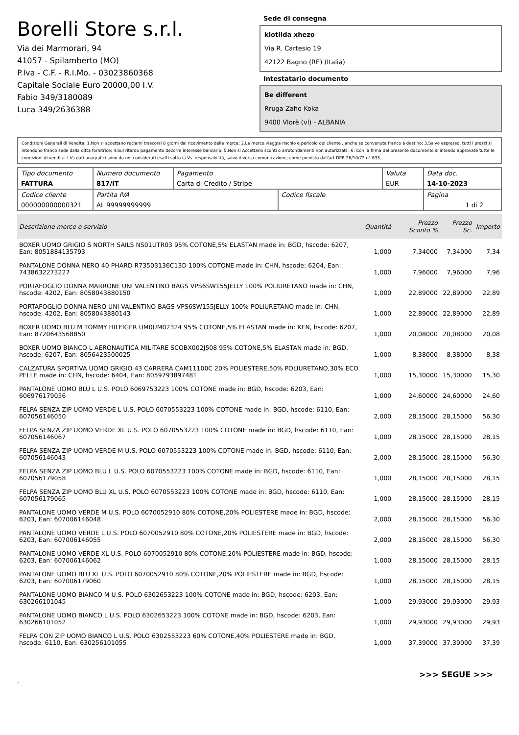Borelli Store s.r.l.
Via dei Marmorari, 94
41057 - Spilamberto (MO)
P.Iva - C.F. - R.I.Mo. - 03023860368
Capitale Sociale Euro 20000,00 I.V.
Fabio 349/3180089
Luca 349/2636388
Sede di consegna
klotilda xhezo
Via R. Cartesio 19
42122 Bagno (RE) (Italia)
Intestatario documento
Be different
Rruga Zaho Koka
9400 Vlorë (vl) - ALBANIA
Condizioni Generali di Vendita: 1.Non si accettano reclami trascorsi 8 giorni dal ricevimento della merce; 2.La merce viaggia rischio e pericolo del cliente , anche se convenuta franco a destino; 3.Salvo espresso, tutti i prezzi si intendono franco sede dalla ditta fornitrice; 4.Sul ritardo pagamento decorre interesse bancario; 5.Non si Accettano sconti o arrotondamenti non autorizzati ; 6. Con la firma del presente documento si intendo approvate tutte le condizioni di vendita. I Vs dati anagrafici sono da noi considerati esatti sotto la Vs. responsabilità, salvo diversa comunicazione, come previsto dall'art DPR 26/10/72 n° 633.
| Tipo documento FATTURA | Numero documento 817/IT | Pagamento Carta di Credito / Stripe | | Valuta EUR | Data doc. 14-10-2023 |
| Codice cliente 000000000000321 | Partita IVA AL 99999999999 | | Codice fiscale | | Pagina 1 di 2 |
| Descrizione merce o servizio | Quantità | Prezzo Sconto % | Prezzo Sc. | Importo |
| --- | --- | --- | --- | --- |
| BOXER UOMO GRIGIO S NORTH SAILS NS01UTR03 95% COTONE,5% ELASTAN made in: BGD, hscode: 6207, Ean: 8051884135793 | 1,000 | 7,34000 | 7,34000 | 7,34 |
| PANTALONE DONNA NERO 40 PHARD R73503136C13D 100% COTONE made in: CHN, hscode: 6204, Ean: 7438632273227 | 1,000 | 7,96000 | 7,96000 | 7,96 |
| PORTAFOGLIO DONNA MARRONE UNI VALENTINO BAGS VPS6SW155JELLY 100% POLIURETANO made in: CHN, hscode: 4202, Ean: 8058043880150 | 1,000 | 22,89000 | 22,89000 | 22,89 |
| PORTAFOGLIO DONNA NERO UNI VALENTINO BAGS VPS6SW155JELLY 100% POLIURETANO made in: CHN, hscode: 4202, Ean: 8058043880143 | 1,000 | 22,89000 | 22,89000 | 22,89 |
| BOXER UOMO BLU M TOMMY HILFIGER UM0UM02324 95% COTONE,5% ELASTAN made in: KEN, hscode: 6207, Ean: 8720643568850 | 1,000 | 20,08000 | 20,08000 | 20,08 |
| BOXER UOMO BIANCO L AERONAUTICA MILITARE SCOBX002J508 95% COTONE,5% ELASTAN made in: BGD, hscode: 6207, Ean: 8056423500025 | 1,000 | 8,38000 | 8,38000 | 8,38 |
| CALZATURA SPORTIVA UOMO GRIGIO 43 CARRERA CAM11100C 20% POLIESTERE,50% POLIURETANO,30% ECO PELLE made in: CHN, hscode: 6404, Ean: 8059793897481 | 1,000 | 15,30000 | 15,30000 | 15,30 |
| PANTALONE UOMO BLU L U.S. POLO 6069753223 100% COTONE made in: BGD, hscode: 6203, Ean: 606976179056 | 1,000 | 24,60000 | 24,60000 | 24,60 |
| FELPA SENZA ZIP UOMO VERDE L U.S. POLO 6070553223 100% COTONE made in: BGD, hscode: 6110, Ean: 607056146050 | 2,000 | 28,15000 | 28,15000 | 56,30 |
| FELPA SENZA ZIP UOMO VERDE XL U.S. POLO 6070553223 100% COTONE made in: BGD, hscode: 6110, Ean: 607056146067 | 1,000 | 28,15000 | 28,15000 | 28,15 |
| FELPA SENZA ZIP UOMO VERDE M U.S. POLO 6070553223 100% COTONE made in: BGD, hscode: 6110, Ean: 607056146043 | 2,000 | 28,15000 | 28,15000 | 56,30 |
| FELPA SENZA ZIP UOMO BLU L U.S. POLO 6070553223 100% COTONE made in: BGD, hscode: 6110, Ean: 607056179058 | 1,000 | 28,15000 | 28,15000 | 28,15 |
| FELPA SENZA ZIP UOMO BLU XL U.S. POLO 6070553223 100% COTONE made in: BGD, hscode: 6110, Ean: 607056179065 | 1,000 | 28,15000 | 28,15000 | 28,15 |
| PANTALONE UOMO VERDE M U.S. POLO 6070052910 80% COTONE,20% POLIESTERE made in: BGD, hscode: 6203, Ean: 607006146048 | 2,000 | 28,15000 | 28,15000 | 56,30 |
| PANTALONE UOMO VERDE L U.S. POLO 6070052910 80% COTONE,20% POLIESTERE made in: BGD, hscode: 6203, Ean: 607006146055 | 2,000 | 28,15000 | 28,15000 | 56,30 |
| PANTALONE UOMO VERDE XL U.S. POLO 6070052910 80% COTONE,20% POLIESTERE made in: BGD, hscode: 6203, Ean: 607006146062 | 1,000 | 28,15000 | 28,15000 | 28,15 |
| PANTALONE UOMO BLU XL U.S. POLO 6070052910 80% COTONE,20% POLIESTERE made in: BGD, hscode: 6203, Ean: 607006179060 | 1,000 | 28,15000 | 28,15000 | 28,15 |
| PANTALONE UOMO BIANCO M U.S. POLO 6302653223 100% COTONE made in: BGD, hscode: 6203, Ean: 630266101045 | 1,000 | 29,93000 | 29,93000 | 29,93 |
| PANTALONE UOMO BIANCO L U.S. POLO 6302653223 100% COTONE made in: BGD, hscode: 6203, Ean: 630266101052 | 1,000 | 29,93000 | 29,93000 | 29,93 |
| FELPA CON ZIP UOMO BIANCO L U.S. POLO 6302553223 60% COTONE,40% POLIESTERE made in: BGD, hscode: 6110, Ean: 630256101055 | 1,000 | 37,39000 | 37,39000 | 37,39 |
>>> SEGUE >>>
-